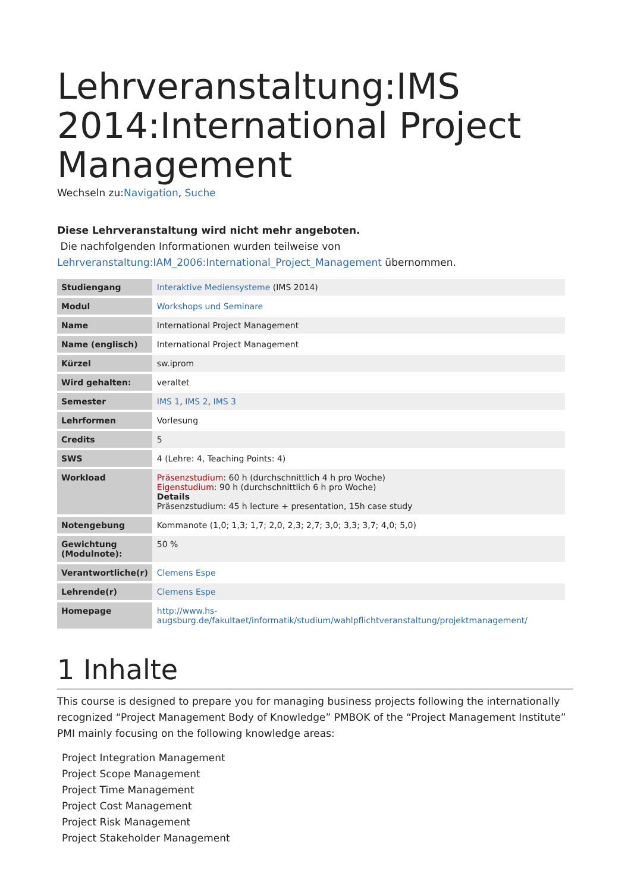Lehrveranstaltung:IMS 2014:International Project Management
Wechseln zu:Navigation, Suche
Diese Lehrveranstaltung wird nicht mehr angeboten.
Die nachfolgenden Informationen wurden teilweise von Lehrveranstaltung:IAM_2006:International_Project_Management übernommen.
| Studiengang | Interaktive Mediensysteme (IMS 2014) |
| Modul | Workshops und Seminare |
| Name | International Project Management |
| Name (englisch) | International Project Management |
| Kürzel | sw.iprom |
| Wird gehalten: | veraltet |
| Semester | IMS 1 , IMS 2 , IMS 3 |
| Lehrformen | Vorlesung |
| Credits | 5 |
| SWS | 4 (Lehre: 4, Teaching Points: 4) |
| Workload | Präsenzstudium : 60 h (durchschnittlich 4 h pro Woche) Eigenstudium : 90 h (durchschnittlich 6 h pro Woche) Details Präsenzstudium: 45 h lecture + presentation, 15h case study |
| Notengebung | Kommanote (1,0; 1,3; 1,7; 2,0, 2,3; 2,7; 3,0; 3,3; 3,7; 4,0; 5,0) |
| Gewichtung (Modulnote): | 50 % |
| Verantwortliche(r) | Clemens Espe |
| Lehrende(r) | Clemens Espe |
| Homepage | http://www.hs-augsburg.de/fakultaet/informatik/studium/wahlpflichtveranstaltung/projektmanagement/ |
1 Inhalte
This course is designed to prepare you for managing business projects following the internationally recognized “Project Management Body of Knowledge” PMBOK of the “Project Management Institute” PMI mainly focusing on the following knowledge areas:
Project Integration Management
Project Scope Management
Project Time Management
Project Cost Management
Project Risk Management
Project Stakeholder Management